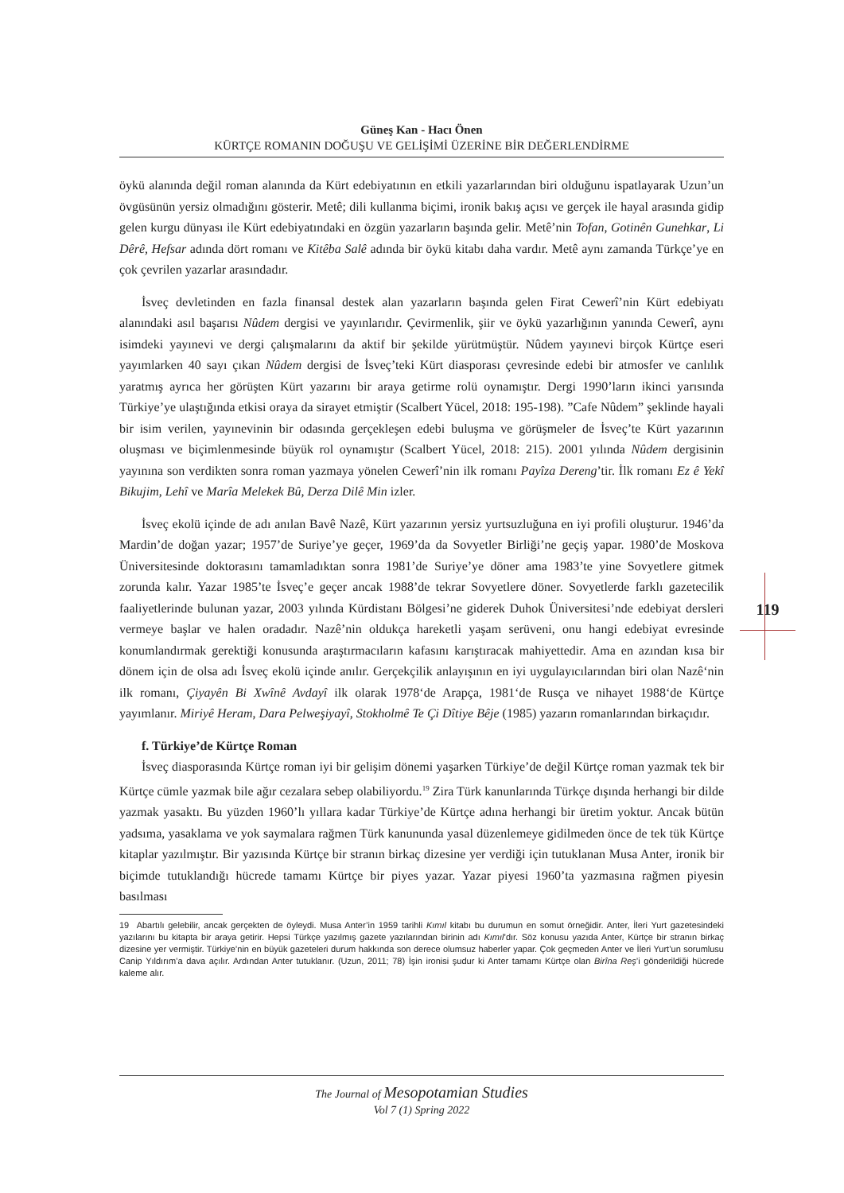Güneş Kan - Hacı Önen
KÜRTÇE ROMANIN DOĞUŞU VE GELİŞİMİ ÜZERİNE BİR DEĞERLENDİRME
119
öykü alanında değil roman alanında da Kürt edebiyatının en etkili yazarlarından biri olduğunu ispatlayarak Uzun’un övgüsünün yersiz olmadığını gösterir. Metê; dili kullanma biçimi, ironik bakış açısı ve gerçek ile hayal arasında gidip gelen kurgu dünyası ile Kürt edebiyatındaki en özgün yazarların başında gelir. Metê’nin Tofan, Gotinên Gunehkar, Li Dêrê, Hefsar adında dört romanı ve Kitêba Salê adında bir öykü kitabı daha vardır. Metê aynı zamanda Türkçe’ye en çok çevrilen yazarlar arasındadır.
İsveç devletinden en fazla finansal destek alan yazarların başında gelen Firat Cewerî’nin Kürt edebiyatı alanındaki asıl başarısı Nûdem dergisi ve yayınlarıdır. Çevirmenlik, şiir ve öykü yazarlığının yanında Cewerî, aynı isimdeki yayınevi ve dergi çalışmalarını da aktif bir şekilde yürütmüştür. Nûdem yayınevi birçok Kürtçe eseri yayımlarken 40 sayı çıkan Nûdem dergisi de İsveç’teki Kürt diasporası çevresinde edebi bir atmosfer ve canlılık yaratmış ayrıca her görüşten Kürt yazarını bir araya getirme rolü oynamıştır. Dergi 1990’ların ikinci yarısında Türkiye’ye ulaştığında etkisi oraya da sirayet etmiştir (Scalbert Yücel, 2018: 195-198). ”Cafe Nûdem” şeklinde hayali bir isim verilen, yayınevinin bir odasında gerçekleşen edebi buluşma ve görüşmeler de İsveç’te Kürt yazarının oluşması ve biçimlenmesinde büyük rol oynamıştır (Scalbert Yücel, 2018: 215). 2001 yılında Nûdem dergisinin yayınına son verdikten sonra roman yazmaya yönelen Cewerî’nin ilk romanı Payîza Dereng’tir. İlk romanı Ez ê Yekî Bikujim, Lehî ve Marîa Melekek Bû, Derza Dilê Min izler.
İsveç ekolü içinde de adı anılan Bavê Nazê, Kürt yazarının yersiz yurtsuzluğuna en iyi profili oluşturur. 1946’da Mardin’de doğan yazar; 1957’de Suriye’ye geçer, 1969’da da Sovyetler Birliği’ne geçiş yapar. 1980’de Moskova Üniversitesinde doktorasını tamamladıktan sonra 1981’de Suriye’ye döner ama 1983’te yine Sovyetlere gitmek zorunda kalır. Yazar 1985’te İsveç’e geçer ancak 1988’de tekrar Sovyetlere döner. Sovyetlerde farklı gazetecilik faaliyetlerinde bulunan yazar, 2003 yılında Kürdistanı Bölgesi’ne giderek Duhok Üniversitesi’nde edebiyat dersleri vermeye başlar ve halen oradadır. Nazê’nin oldukça hareketli yaşam serüveni, onu hangi edebiyat evresinde konumlandırmak gerektiği konusunda araştırmacıların kafasını karıştıracak mahiyettedir. Ama en azından kısa bir dönem için de olsa adı İsveç ekolü içinde anılır. Gerçekçilik anlayışının en iyi uygulayıcılarından biri olan Nazê‘nin ilk romanı, Çiyayên Bi Xwînê Avdayî ilk olarak 1978‘de Arapça, 1981‘de Rusça ve nihayet 1988‘de Kürtçe yayımlanır. Miriyê Heram, Dara Pelweşiyayî, Stokholmê Te Çi Dîtiye Bêje (1985) yazarın romanlarından birkaçıdır.
f. Türkiye’de Kürtçe Roman
İsveç diasporasında Kürtçe roman iyi bir gelişim dönemi yaşarken Türkiye’de değil Kürtçe roman yazmak tek bir Kürtçe cümle yazmak bile ağır cezalara sebep olabiliyordu.<sup>19</sup> Zira Türk kanunlarında Türkçe dışında herhangi bir dilde yazmak yasaktı. Bu yüzden 1960’lı yıllara kadar Türkiye’de Kürtçe adına herhangi bir üretim yoktur. Ancak bütün yadsıma, yasaklama ve yok saymalara rağmen Türk kanununda yasal düzenlemeye gidilmeden önce de tek tük Kürtçe kitaplar yazılmıştır. Bir yazısında Kürtçe bir stranın birkaç dizesine yer verdiği için tutuklanan Musa Anter, ironik bir biçimde tutuklandığı hücrede tamamı Kürtçe bir piyes yazar. Yazar piyesi 1960’ta yazmasına rağmen piyesin basılması
19 Abartılı gelebilir, ancak gerçekten de öyleydi. Musa Anter’in 1959 tarihli Kımıl kitabı bu durumun en somut örneğidir. Anter, İleri Yurt gazetesindeki yazılarını bu kitapta bir araya getirir. Hepsi Türkçe yazılmış gazete yazılarından birinin adı Kımıl’dır. Söz konusu yazıda Anter, Kürtçe bir stranın birkaç dizesine yer vermiştir. Türkiye’nin en büyük gazeteleri durum hakkında son derece olumsuz haberler yapar. Çok geçmeden Anter ve İleri Yurt’un sorumlusu Canip Yıldırım’a dava açılır. Ardından Anter tutuklanır. (Uzun, 2011; 78) İşin ironisi şudur ki Anter tamamı Kürtçe olan Birîna Reş’i gönderildiği hücrede kaleme alır.
The Journal of Mesopotamian Studies
Vol 7 (1) Spring 2022